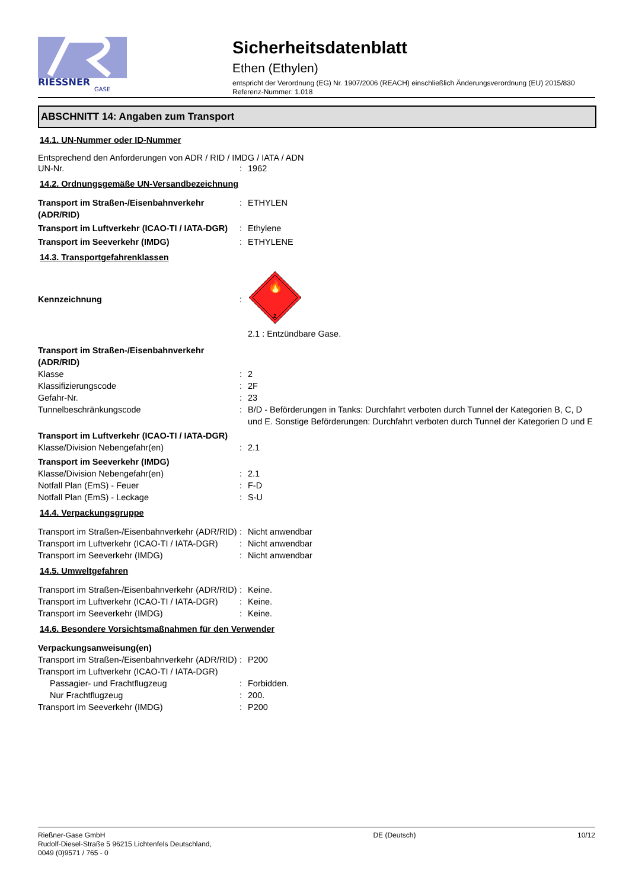RIESSNER
GASE
Sicherheitsdatenblatt
Ethen (Ethylen)
entspricht der Verordnung (EG) Nr. 1907/2006 (REACH) einschließlich Änderungsverordnung (EU) 2015/830
Referenz-Nummer: 1.018
ABSCHNITT 14: Angaben zum Transport
14.1. UN-Nummer oder ID-Nummer
Entsprechend den Anforderungen von ADR / RID / IMDG / IATA / ADN
UN-Nr. : 1962
14.2. Ordnungsgemäße UN-Versandbezeichnung
Transport im Straßen-/Eisenbahnverkehr (ADR/RID)
: ETHYLEN
Transport im Luftverkehr (ICAO-TI / IATA-DGR)
: Ethylene
Transport im Seeverkehr (IMDG) : ETHYLENE
14.3. Transportgefahrenklassen
Kennzeichnung :
🔥
2
2.1 : Entzündbare Gase.
Transport im Straßen-/Eisenbahnverkehr (ADR/RID)
Klasse : 2
Klassifizierungscode : 2F
Gefahr-Nr. : 23
Tunnelbeschränkungscode : B/D - Beförderungen in Tanks: Durchfahrt verboten durch Tunnel der Kategorien B, C, D und E. Sonstige Beförderungen: Durchfahrt verboten durch Tunnel der Kategorien D und E
Transport im Luftverkehr (ICAO-TI / IATA-DGR)
Klasse/Division Nebengefahr(en) : 2.1
Transport im Seeverkehr (IMDG)
Klasse/Division Nebengefahr(en) : 2.1
Notfall Plan (EmS) - Feuer : F-D
Notfall Plan (EmS) - Leckage : S-U
14.4. Verpackungsgruppe
Transport im Straßen-/Eisenbahnverkehr (ADR/RID)
: Nicht anwendbar
Transport im Luftverkehr (ICAO-TI / IATA-DGR)
: Nicht anwendbar
Transport im Seeverkehr (IMDG) : Nicht anwendbar
14.5. Umweltgefahren
Transport im Straßen-/Eisenbahnverkehr (ADR/RID)
: Keine.
Transport im Luftverkehr (ICAO-TI / IATA-DGR)
: Keine.
Transport im Seeverkehr (IMDG) : Keine.
14.6. Besondere Vorsichtsmaßnahmen für den Verwender
Verpackungsanweisung(en)
Transport im Straßen-/Eisenbahnverkehr (ADR/RID)
: P200
Transport im Luftverkehr (ICAO-TI / IATA-DGR)
Passagier- und Frachtflugzeug : Forbidden.
Nur Frachtflugzeug : 200.
Transport im Seeverkehr (IMDG) : P200
Rießner-Gase GmbH
Rudolf-Diesel-Straße 5 96215 Lichtenfels Deutschland,
0049 (0)9571 / 765 - 0
DE (Deutsch) 10/12